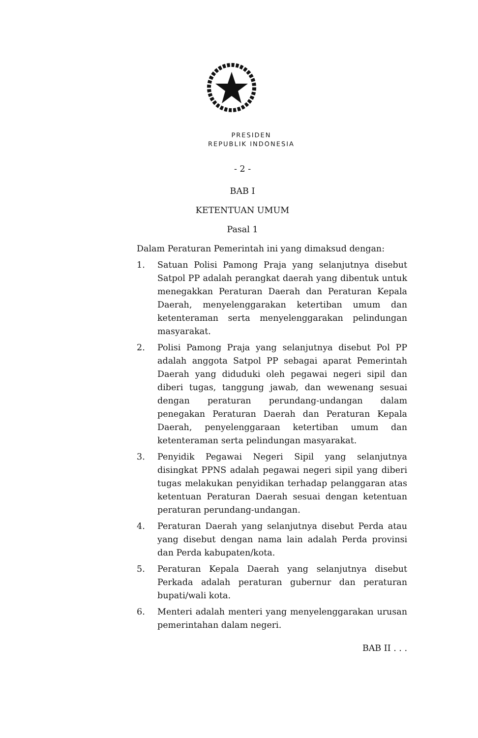PRESIDEN
REPUBLIK INDONESIA
- 2 -
BAB I
KETENTUAN UMUM
Pasal 1
Dalam Peraturan Pemerintah ini yang dimaksud dengan:
1. Satuan Polisi Pamong Praja yang selanjutnya disebut Satpol PP adalah perangkat daerah yang dibentuk untuk menegakkan Peraturan Daerah dan Peraturan Kepala Daerah, menyelenggarakan ketertiban umum dan ketenteraman serta menyelenggarakan pelindungan masyarakat.
2. Polisi Pamong Praja yang selanjutnya disebut Pol PP adalah anggota Satpol PP sebagai aparat Pemerintah Daerah yang diduduki oleh pegawai negeri sipil dan diberi tugas, tanggung jawab, dan wewenang sesuai dengan peraturan perundang-undangan dalam penegakan Peraturan Daerah dan Peraturan Kepala Daerah, penyelenggaraan ketertiban umum dan ketenteraman serta pelindungan masyarakat.
3. Penyidik Pegawai Negeri Sipil yang selanjutnya disingkat PPNS adalah pegawai negeri sipil yang diberi tugas melakukan penyidikan terhadap pelanggaran atas ketentuan Peraturan Daerah sesuai dengan ketentuan peraturan perundang-undangan.
4. Peraturan Daerah yang selanjutnya disebut Perda atau yang disebut dengan nama lain adalah Perda provinsi dan Perda kabupaten/kota.
5. Peraturan Kepala Daerah yang selanjutnya disebut Perkada adalah peraturan gubernur dan peraturan bupati/wali kota.
6. Menteri adalah menteri yang menyelenggarakan urusan pemerintahan dalam negeri.
BAB II . . .